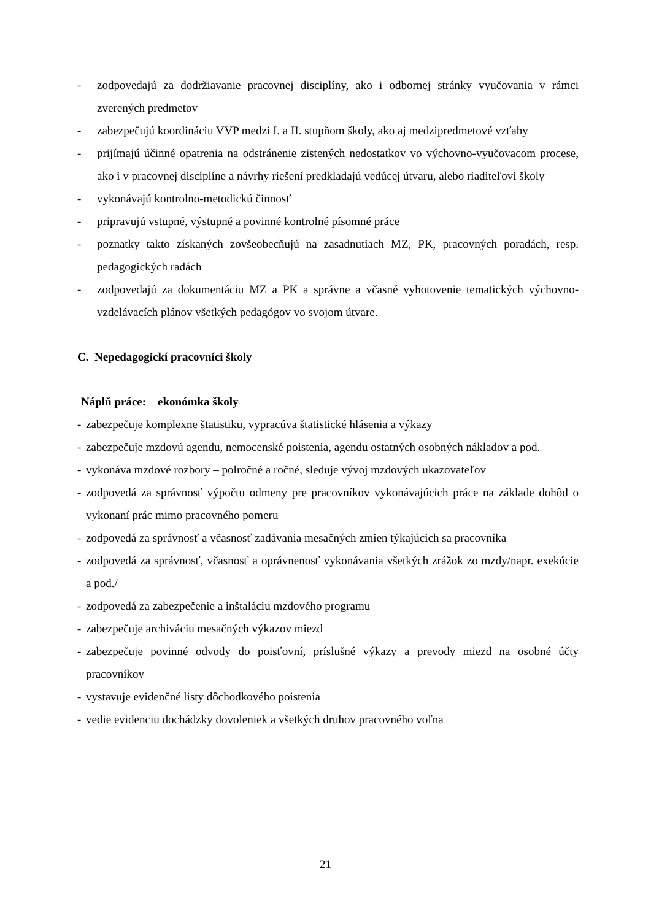- zodpovedajú za dodržiavanie pracovnej disciplíny, ako i odbornej stránky vyučovania v rámci zverených predmetov
- zabezpečujú koordináciu VVP medzi I. a II. stupňom školy, ako aj medzipredmetové vzťahy
- prijímajú účinné opatrenia na odstránenie zistených nedostatkov vo výchovno-vyučovacom procese, ako i v pracovnej disciplíne a návrhy riešení predkladajú vedúcej útvaru, alebo riaditeľovi školy
- vykonávajú kontrolno-metodickú činnosť
- pripravujú vstupné, výstupné a povinné kontrolné písomné práce
- poznatky takto získaných zovšeobecňujú na zasadnutiach MZ, PK, pracovných poradách, resp. pedagogických radách
- zodpovedajú za dokumentáciu MZ a PK a správne a včasné vyhotovenie tematických výchovno-vzdelávacích plánov všetkých pedagógov vo svojom útvare.
C. Nepedagogickí pracovníci školy
Náplň práce: ekonómka školy
- zabezpečuje komplexne štatistiku, vypracúva štatistické hlásenia a výkazy
- zabezpečuje mzdovú agendu, nemocenské poistenia, agendu ostatných osobných nákladov a pod.
- vykonáva mzdové rozbory – polročné a ročné, sleduje vývoj mzdových ukazovateľov
- zodpovedá za správnosť výpočtu odmeny pre pracovníkov vykonávajúcich práce na základe dohôd o vykonaní prác mimo pracovného pomeru
- zodpovedá za správnosť a včasnosť zadávania mesačných zmien týkajúcich sa pracovníka
- zodpovedá za správnosť, včasnosť a oprávnenosť vykonávania všetkých zrážok zo mzdy/napr. exekúcie a pod./
- zodpovedá za zabezpečenie a inštaláciu mzdového programu
- zabezpečuje archiváciu mesačných výkazov miezd
- zabezpečuje povinné odvody do poisťovní, príslušné výkazy a prevody miezd na osobné účty pracovníkov
- vystavuje evidenčné listy dôchodkového poistenia
- vedie evidenciu dochádzky dovoleniek a všetkých druhov pracovného voľna
21